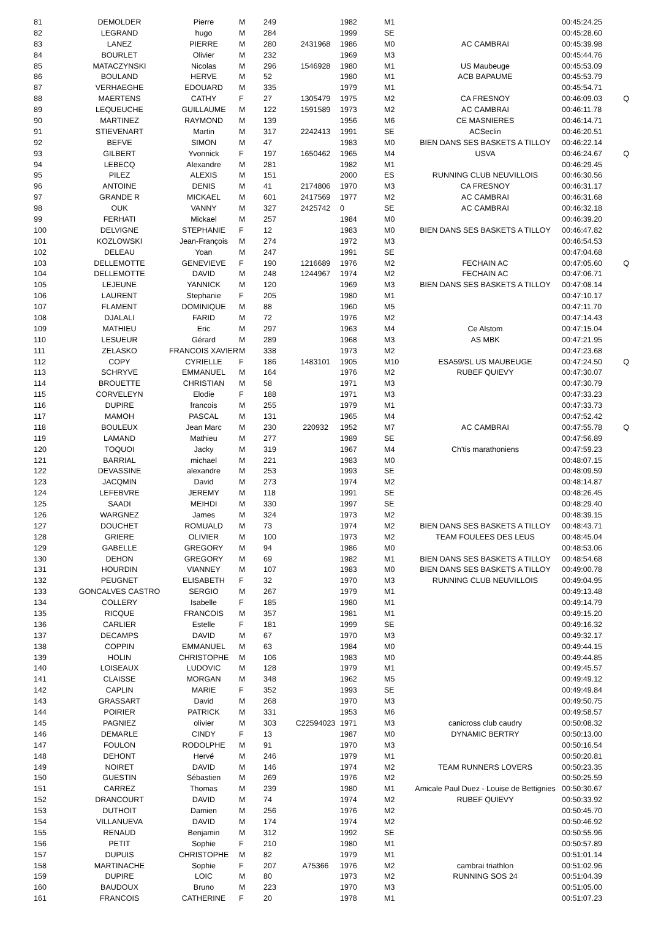| 81 | DEMOLDER | Pierre | M | 249 | | 1982 | M1 | | 00:45:24.25 | |
| 82 | LEGRAND | hugo | M | 284 | | 1999 | SE | | 00:45:28.60 | |
| 83 | LANEZ | PIERRE | M | 280 | 2431968 | 1986 | M0 | AC CAMBRAI | 00:45:39.98 | |
| 84 | BOURLET | Olivier | M | 232 | | 1969 | M3 | | 00:45:44.76 | |
| 85 | MATACZYNSKI | Nicolas | M | 296 | 1546928 | 1980 | M1 | US Maubeuge | 00:45:53.09 | |
| 86 | BOULAND | HERVE | M | 52 | | 1980 | M1 | ACB BAPAUME | 00:45:53.79 | |
| 87 | VERHAEGHE | EDOUARD | M | 335 | | 1979 | M1 | | 00:45:54.71 | |
| 88 | MAERTENS | CATHY | F | 27 | 1305479 | 1975 | M2 | CA FRESNOY | 00:46:09.03 | Q |
| 89 | LEQUEUCHE | GUILLAUME | M | 122 | 1591589 | 1973 | M2 | AC CAMBRAI | 00:46:11.78 | |
| 90 | MARTINEZ | RAYMOND | M | 139 | | 1956 | M6 | CE MASNIERES | 00:46:14.71 | |
| 91 | STIEVENART | Martin | M | 317 | 2242413 | 1991 | SE | ACSeclin | 00:46:20.51 | |
| 92 | BEFVE | SIMON | M | 47 | | 1983 | M0 | BIEN DANS SES BASKETS A TILLOY | 00:46:22.14 | |
| 93 | GILBERT | Yvonnick | F | 197 | 1650462 | 1965 | M4 | USVA | 00:46:24.67 | Q |
| 94 | LEBECQ | Alexandre | M | 281 | | 1982 | M1 | | 00:46:29.45 | |
| 95 | PILEZ | ALEXIS | M | 151 | | 2000 | ES | RUNNING CLUB NEUVILLOIS | 00:46:30.56 | |
| 96 | ANTOINE | DENIS | M | 41 | 2174806 | 1970 | M3 | CA FRESNOY | 00:46:31.17 | |
| 97 | GRANDE R | MICKAEL | M | 601 | 2417569 | 1977 | M2 | AC CAMBRAI | 00:46:31.68 | |
| 98 | OUK | VANNY | M | 327 | 2425742 | 0 | SE | AC CAMBRAI | 00:46:32.18 | |
| 99 | FERHATI | Mickael | M | 257 | | 1984 | M0 | | 00:46:39.20 | |
| 100 | DELVIGNE | STEPHANIE | F | 12 | | 1983 | M0 | BIEN DANS SES BASKETS A TILLOY | 00:46:47.82 | |
| 101 | KOZLOWSKI | Jean-François | M | 274 | | 1972 | M3 | | 00:46:54.53 | |
| 102 | DELEAU | Yoan | M | 247 | | 1991 | SE | | 00:47:04.68 | |
| 103 | DELLEMOTTE | GENEVIEVE | F | 190 | 1216689 | 1976 | M2 | FECHAIN AC | 00:47:05.60 | Q |
| 104 | DELLEMOTTE | DAVID | M | 248 | 1244967 | 1974 | M2 | FECHAIN AC | 00:47:06.71 | |
| 105 | LEJEUNE | YANNICK | M | 120 | | 1969 | M3 | BIEN DANS SES BASKETS A TILLOY | 00:47:08.14 | |
| 106 | LAURENT | Stephanie | F | 205 | | 1980 | M1 | | 00:47:10.17 | |
| 107 | FLAMENT | DOMINIQUE | M | 88 | | 1960 | M5 | | 00:47:11.70 | |
| 108 | DJALALI | FARID | M | 72 | | 1976 | M2 | | 00:47:14.43 | |
| 109 | MATHIEU | Eric | M | 297 | | 1963 | M4 | Ce Alstom | 00:47:15.04 | |
| 110 | LESUEUR | Gérard | M | 289 | | 1968 | M3 | AS MBK | 00:47:21.95 | |
| 111 | ZELASKO | FRANCOIS XAVIER | M | 338 | | 1973 | M2 | | 00:47:23.68 | |
| 112 | COPY | CYRIELLE | F | 186 | 1483101 | 1905 | M10 | ESA59/SL US MAUBEUGE | 00:47:24.50 | Q |
| 113 | SCHRYVE | EMMANUEL | M | 164 | | 1976 | M2 | RUBEF QUIEVY | 00:47:30.07 | |
| 114 | BROUETTE | CHRISTIAN | M | 58 | | 1971 | M3 | | 00:47:30.79 | |
| 115 | CORVELEYN | Elodie | F | 188 | | 1971 | M3 | | 00:47:33.23 | |
| 116 | DUPIRE | francois | M | 255 | | 1979 | M1 | | 00:47:33.73 | |
| 117 | MAMOH | PASCAL | M | 131 | | 1965 | M4 | | 00:47:52.42 | |
| 118 | BOULEUX | Jean Marc | M | 230 | 220932 | 1952 | M7 | AC CAMBRAI | 00:47:55.78 | Q |
| 119 | LAMAND | Mathieu | M | 277 | | 1989 | SE | | 00:47:56.89 | |
| 120 | TOQUOI | Jacky | M | 319 | | 1967 | M4 | Ch'tis marathoniens | 00:47:59.23 | |
| 121 | BARRIAL | michael | M | 221 | | 1983 | M0 | | 00:48:07.15 | |
| 122 | DEVASSINE | alexandre | M | 253 | | 1993 | SE | | 00:48:09.59 | |
| 123 | JACQMIN | David | M | 273 | | 1974 | M2 | | 00:48:14.87 | |
| 124 | LEFEBVRE | JEREMY | M | 118 | | 1991 | SE | | 00:48:26.45 | |
| 125 | SAADI | MEIHDI | M | 330 | | 1997 | SE | | 00:48:29.40 | |
| 126 | WARGNEZ | James | M | 324 | | 1973 | M2 | | 00:48:39.15 | |
| 127 | DOUCHET | ROMUALD | M | 73 | | 1974 | M2 | BIEN DANS SES BASKETS A TILLOY | 00:48:43.71 | |
| 128 | GRIERE | OLIVIER | M | 100 | | 1973 | M2 | TEAM FOULEES DES LEUS | 00:48:45.04 | |
| 129 | GABELLE | GREGORY | M | 94 | | 1986 | M0 | | 00:48:53.06 | |
| 130 | DEHON | GREGORY | M | 69 | | 1982 | M1 | BIEN DANS SES BASKETS A TILLOY | 00:48:54.68 | |
| 131 | HOURDIN | VIANNEY | M | 107 | | 1983 | M0 | BIEN DANS SES BASKETS A TILLOY | 00:49:00.78 | |
| 132 | PEUGNET | ELISABETH | F | 32 | | 1970 | M3 | RUNNING CLUB NEUVILLOIS | 00:49:04.95 | |
| 133 | GONCALVES CASTRO | SERGIO | M | 267 | | 1979 | M1 | | 00:49:13.48 | |
| 134 | COLLERY | Isabelle | F | 185 | | 1980 | M1 | | 00:49:14.79 | |
| 135 | RICQUE | FRANCOIS | M | 357 | | 1981 | M1 | | 00:49:15.20 | |
| 136 | CARLIER | Estelle | F | 181 | | 1999 | SE | | 00:49:16.32 | |
| 137 | DECAMPS | DAVID | M | 67 | | 1970 | M3 | | 00:49:32.17 | |
| 138 | COPPIN | EMMANUEL | M | 63 | | 1984 | M0 | | 00:49:44.15 | |
| 139 | HOLIN | CHRISTOPHE | M | 106 | | 1983 | M0 | | 00:49:44.85 | |
| 140 | LOISEAUX | LUDOVIC | M | 128 | | 1979 | M1 | | 00:49:45.57 | |
| 141 | CLAISSE | MORGAN | M | 348 | | 1962 | M5 | | 00:49:49.12 | |
| 142 | CAPLIN | MARIE | F | 352 | | 1993 | SE | | 00:49:49.84 | |
| 143 | GRASSART | David | M | 268 | | 1970 | M3 | | 00:49:50.75 | |
| 144 | POIRIER | PATRICK | M | 331 | | 1953 | M6 | | 00:49:58.57 | |
| 145 | PAGNIEZ | olivier | M | 303 | C22594023 | 1971 | M3 | canicross club caudry | 00:50:08.32 | |
| 146 | DEMARLE | CINDY | F | 13 | | 1987 | M0 | DYNAMIC BERTRY | 00:50:13.00 | |
| 147 | FOULON | RODOLPHE | M | 91 | | 1970 | M3 | | 00:50:16.54 | |
| 148 | DEHONT | Hervé | M | 246 | | 1979 | M1 | | 00:50:20.81 | |
| 149 | NOIRET | DAVID | M | 146 | | 1974 | M2 | TEAM RUNNERS LOVERS | 00:50:23.35 | |
| 150 | GUESTIN | Sébastien | M | 269 | | 1976 | M2 | | 00:50:25.59 | |
| 151 | CARREZ | Thomas | M | 239 | | 1980 | M1 | Amicale Paul Duez - Louise de Bettignies | 00:50:30.67 | |
| 152 | DRANCOURT | DAVID | M | 74 | | 1974 | M2 | RUBEF QUIEVY | 00:50:33.92 | |
| 153 | DUTHOIT | Damien | M | 256 | | 1976 | M2 | | 00:50:45.70 | |
| 154 | VILLANUEVA | DAVID | M | 174 | | 1974 | M2 | | 00:50:46.92 | |
| 155 | RENAUD | Benjamin | M | 312 | | 1992 | SE | | 00:50:55.96 | |
| 156 | PETIT | Sophie | F | 210 | | 1980 | M1 | | 00:50:57.89 | |
| 157 | DUPUIS | CHRISTOPHE | M | 82 | | 1979 | M1 | | 00:51:01.14 | |
| 158 | MARTINACHE | Sophie | F | 207 | A75366 | 1976 | M2 | cambrai triathlon | 00:51:02.96 | |
| 159 | DUPIRE | LOIC | M | 80 | | 1973 | M2 | RUNNING SOS 24 | 00:51:04.39 | |
| 160 | BAUDOUX | Bruno | M | 223 | | 1970 | M3 | | 00:51:05.00 | |
| 161 | FRANCOIS | CATHERINE | F | 20 | | 1978 | M1 | | 00:51:07.23 | |